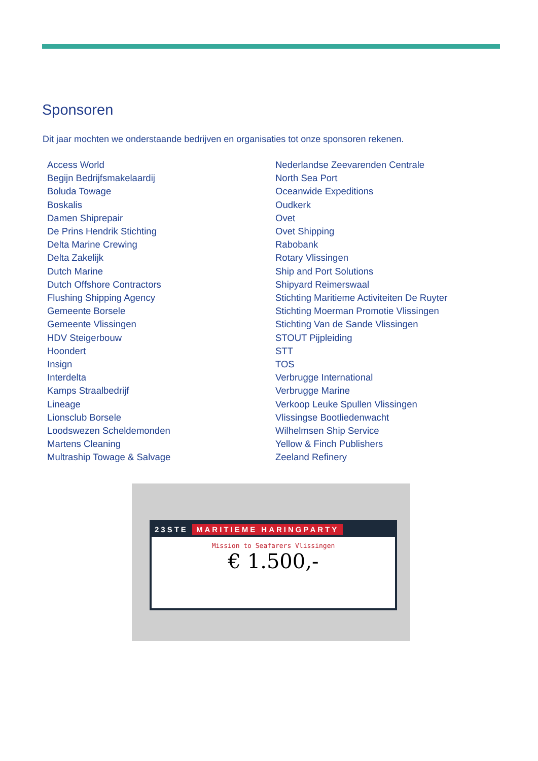Sponsoren
Dit jaar mochten we onderstaande bedrijven en organisaties tot onze sponsoren rekenen.
Access World
Begijn Bedrijfsmakelaardij
Boluda Towage
Boskalis
Damen Shiprepair
De Prins Hendrik Stichting
Delta Marine Crewing
Delta Zakelijk
Dutch Marine
Dutch Offshore Contractors
Flushing Shipping Agency
Gemeente Borsele
Gemeente Vlissingen
HDV Steigerbouw
Hoondert
Insign
Interdelta
Kamps Straalbedrijf
Lineage
Lionsclub Borsele
Loodswezen Scheldemonden
Martens Cleaning
Multraship Towage & Salvage
Nederlandse Zeevarenden Centrale
North Sea Port
Oceanwide Expeditions
Oudkerk
Ovet
Ovet Shipping
Rabobank
Rotary Vlissingen
Ship and Port Solutions
Shipyard Reimerswaal
Stichting Maritieme Activiteiten De Ruyter
Stichting Moerman Promotie Vlissingen
Stichting Van de Sande Vlissingen
STOUT Pijpleiding
STT
TOS
Verbrugge International
Verbrugge Marine
Verkoop Leuke Spullen Vlissingen
Vlissingse Bootliedenwacht
Wilhelmsen Ship Service
Yellow & Finch Publishers
Zeeland Refinery
23STE MARITIEME HARINGPARTY
Mission to Seafarers Vlissingen
€ 1.500,-